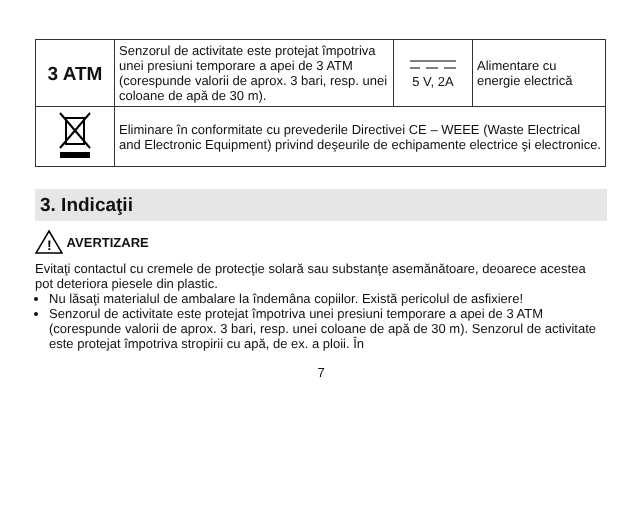| 3 ATM | Senzorul de activitate este protejat împotriva unei presiuni temporare a apei de 3 ATM (corespunde valorii de aprox. 3 bari, resp. unei coloane de apă de 30 m). | 5 V, 2A | Alimentare cu energie electrică |
| | Eliminare în conformitate cu prevederile Directivei CE – WEEE (Waste Electrical and Electronic Equipment) privind deşeurile de echipamente electrice şi electronice. | | |
3. Indicaţii
!
AVERTIZARE
Evitaţi contactul cu cremele de protecţie solară sau substanţe asemănătoare, deoarece acestea pot deteriora piesele din plastic.
Nu lăsaţi materialul de ambalare la îndemâna copiilor. Există pericolul de asfixiere!
Senzorul de activitate este protejat împotriva unei presiuni temporare a apei de 3 ATM (corespunde valorii de aprox. 3 bari, resp. unei coloane de apă de 30 m). Senzorul de activitate este protejat împotriva stropirii cu apă, de ex. a ploii. În
7